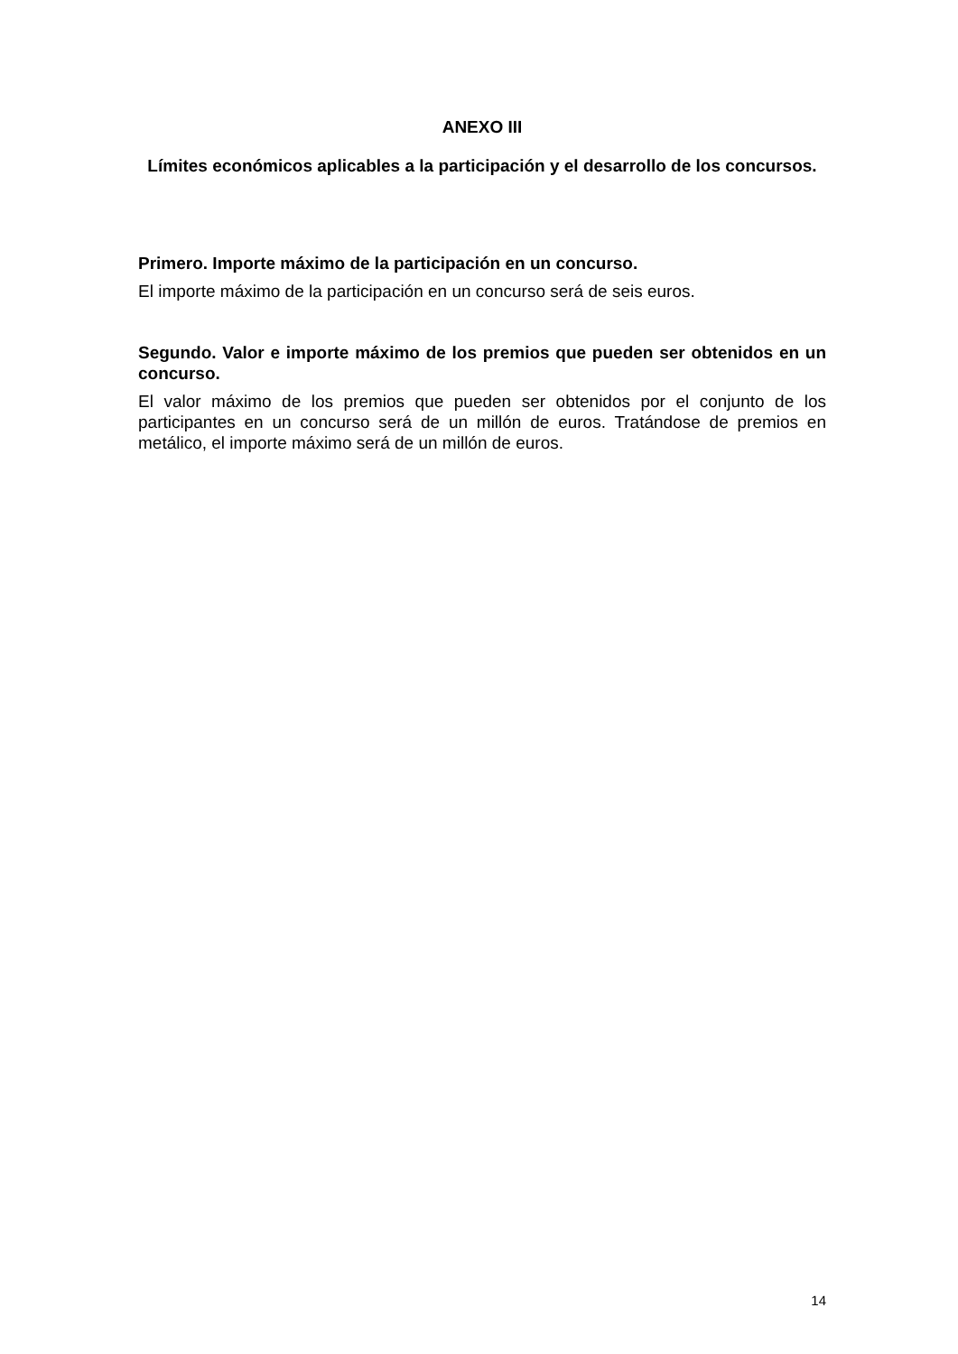ANEXO III
Límites económicos aplicables a la participación y el desarrollo de los concursos.
Primero. Importe máximo de la participación en un concurso.
El importe máximo de la participación en un concurso será de seis euros.
Segundo. Valor e importe máximo de los premios que pueden ser obtenidos en un concurso.
El valor máximo de los premios que pueden ser obtenidos por el conjunto de los participantes en un concurso será de un millón de euros. Tratándose de premios en metálico, el importe máximo será de un millón de euros.
14